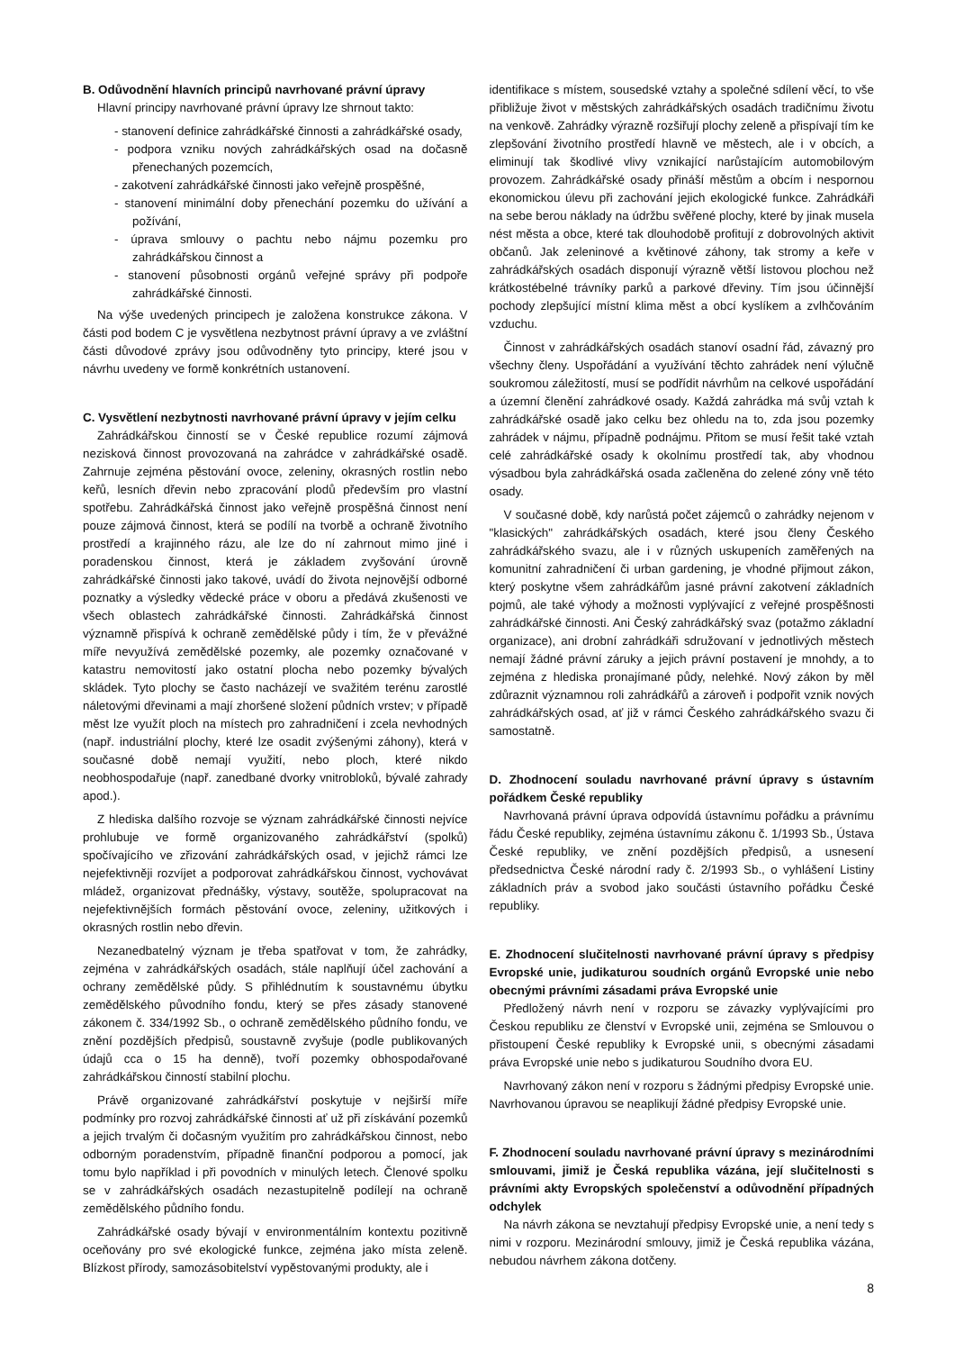B. Odůvodnění hlavních principů navrhované právní úpravy
Hlavní principy navrhované právní úpravy lze shrnout takto:
- stanovení definice zahrádkářské činnosti a zahrádkářské osady,
- podpora vzniku nových zahrádkářských osad na dočasně přenechaných pozemcích,
- zakotvení zahrádkářské činnosti jako veřejně prospěšné,
- stanovení minimální doby přenechání pozemku do užívání a požívání,
- úprava smlouvy o pachtu nebo nájmu pozemku pro zahrádkářskou činnost a
- stanovení působnosti orgánů veřejné správy při podpoře zahrádkářské činnosti.
Na výše uvedených principech je založena konstrukce zákona. V části pod bodem C je vysvětlena nezbytnost právní úpravy a ve zvláštní části důvodové zprávy jsou odůvodněny tyto principy, které jsou v návrhu uvedeny ve formě konkrétních ustanovení.
C. Vysvětlení nezbytnosti navrhované právní úpravy v jejím celku
Zahrádkářskou činností se v České republice rozumí zájmová nezisková činnost provozovaná na zahrádce v zahrádkářské osadě. Zahrnuje zejména pěstování ovoce, zeleniny, okrasných rostlin nebo keřů, lesních dřevin nebo zpracování plodů především pro vlastní spotřebu. Zahrádkářská činnost jako veřejně prospěšná činnost není pouze zájmová činnost, která se podílí na tvorbě a ochraně životního prostředí a krajinného rázu, ale lze do ní zahrnout mimo jiné i poradenskou činnost, která je základem zvyšování úrovně zahrádkářské činnosti jako takové, uvádí do života nejnovější odborné poznatky a výsledky vědecké práce v oboru a předává zkušenosti ve všech oblastech zahrádkářské činnosti. Zahrádkářská činnost významně přispívá k ochraně zemědělské půdy i tím, že v převážné míře nevyužívá zemědělské pozemky, ale pozemky označované v katastru nemovitostí jako ostatní plocha nebo pozemky bývalých skládek. Tyto plochy se často nacházejí ve svažitém terénu zarostlé náletovými dřevinami a mají zhoršené složení půdních vrstev; v případě měst lze využít ploch na místech pro zahradničení i zcela nevhodných (např. industriální plochy, které lze osadit zvýšenými záhony), která v současné době nemají využití, nebo ploch, které nikdo neobhospodařuje (např. zanedbané dvorky vnitrobloků, bývalé zahrady apod.).
Z hlediska dalšího rozvoje se význam zahrádkářské činnosti nejvíce prohlubuje ve formě organizovaného zahrádkářství (spolků) spočívajícího ve zřizování zahrádkářských osad, v jejichž rámci lze nejefektivněji rozvíjet a podporovat zahrádkářskou činnost, vychovávat mládež, organizovat přednášky, výstavy, soutěže, spolupracovat na nejefektivnějších formách pěstování ovoce, zeleniny, užitkových i okrasných rostlin nebo dřevin.
Nezanedbatelný význam je třeba spatřovat v tom, že zahrádky, zejména v zahrádkářských osadách, stále naplňují účel zachování a ochrany zemědělské půdy. S přihlédnutím k soustavnému úbytku zemědělského původního fondu, který se přes zásady stanovené zákonem č. 334/1992 Sb., o ochraně zemědělského půdního fondu, ve znění pozdějších předpisů, soustavně zvyšuje (podle publikovaných údajů cca o 15 ha denně), tvoří pozemky obhospodařované zahrádkářskou činností stabilní plochu.
Právě organizované zahrádkářství poskytuje v nejširší míře podmínky pro rozvoj zahrádkářské činnosti ať už při získávání pozemků a jejich trvalým či dočasným využitím pro zahrádkářskou činnost, nebo odborným poradenstvím, případně finanční podporou a pomocí, jak tomu bylo například i při povodních v minulých letech. Členové spolku se v zahrádkářských osadách nezastupitelně podílejí na ochraně zemědělského půdního fondu.
Zahrádkářské osady bývají v environmentálním kontextu pozitivně oceňovány pro své ekologické funkce, zejména jako místa zeleně. Blízkost přírody, samozásobitelství vypěstovanými produkty, ale i
identifikace s místem, sousedské vztahy a společné sdílení věcí, to vše přibližuje život v městských zahrádkářských osadách tradičnímu životu na venkově. Zahrádky výrazně rozšiřují plochy zeleně a přispívají tím ke zlepšování životního prostředí hlavně ve městech, ale i v obcích, a eliminují tak škodlivé vlivy vznikající narůstajícím automobilovým provozem. Zahrádkářské osady přináší městům a obcím i nespornou ekonomickou úlevu při zachování jejich ekologické funkce. Zahrádkáři na sebe berou náklady na údržbu svěřené plochy, které by jinak musela nést města a obce, které tak dlouhodobě profitují z dobrovolných aktivit občanů. Jak zeleninové a květinové záhony, tak stromy a keře v zahrádkářských osadách disponují výrazně větší listovou plochou než krátkostébelné trávníky parků a parkové dřeviny. Tím jsou účinnější pochody zlepšující místní klima měst a obcí kyslíkem a zvlhčováním vzduchu.
Činnost v zahrádkářských osadách stanoví osadní řád, závazný pro všechny členy. Uspořádání a využívání těchto zahrádek není výlučně soukromou záležitostí, musí se podřídit návrhům na celkové uspořádání a územní členění zahrádkové osady. Každá zahrádka má svůj vztah k zahrádkářské osadě jako celku bez ohledu na to, zda jsou pozemky zahrádek v nájmu, případně podnájmu. Přitom se musí řešit také vztah celé zahrádkářské osady k okolnímu prostředí tak, aby vhodnou výsadbou byla zahrádkářská osada začleněna do zelené zóny vně této osady.
V současné době, kdy narůstá počet zájemců o zahrádky nejenom v "klasických" zahrádkářských osadách, které jsou členy Českého zahrádkářského svazu, ale i v různých uskupeních zaměřených na komunitní zahradničení či urban gardening, je vhodné přijmout zákon, který poskytne všem zahrádkářům jasné právní zakotvení základních pojmů, ale také výhody a možnosti vyplývající z veřejné prospěšnosti zahrádkářské činnosti. Ani Český zahrádkářský svaz (potažmo základní organizace), ani drobní zahrádkáři sdružovaní v jednotlivých městech nemají žádné právní záruky a jejich právní postavení je mnohdy, a to zejména z hlediska pronajímané půdy, nelehké. Nový zákon by měl zdůraznit významnou roli zahrádkářů a zároveň i podpořit vznik nových zahrádkářských osad, ať již v rámci Českého zahrádkářského svazu či samostatně.
D. Zhodnocení souladu navrhované právní úpravy s ústavním pořádkem České republiky
Navrhovaná právní úprava odpovídá ústavnímu pořádku a právnímu řádu České republiky, zejména ústavnímu zákonu č. 1/1993 Sb., Ústava České republiky, ve znění pozdějších předpisů, a usnesení předsednictva České národní rady č. 2/1993 Sb., o vyhlášení Listiny základních práv a svobod jako součásti ústavního pořádku České republiky.
E. Zhodnocení slučitelnosti navrhované právní úpravy s předpisy Evropské unie, judikaturou soudních orgánů Evropské unie nebo obecnými právními zásadami práva Evropské unie
Předložený návrh není v rozporu se závazky vyplývajícími pro Českou republiku ze členství v Evropské unii, zejména se Smlouvou o přistoupení České republiky k Evropské unii, s obecnými zásadami práva Evropské unie nebo s judikaturou Soudního dvora EU.
Navrhovaný zákon není v rozporu s žádnými předpisy Evropské unie. Navrhovanou úpravou se neaplikují žádné předpisy Evropské unie.
F. Zhodnocení souladu navrhované právní úpravy s mezinárodními smlouvami, jimiž je Česká republika vázána, její slučitelnosti s právními akty Evropských společenství a odůvodnění případných odchylek
Na návrh zákona se nevztahují předpisy Evropské unie, a není tedy s nimi v rozporu. Mezinárodní smlouvy, jimiž je Česká republika vázána, nebudou návrhem zákona dotčeny.
8